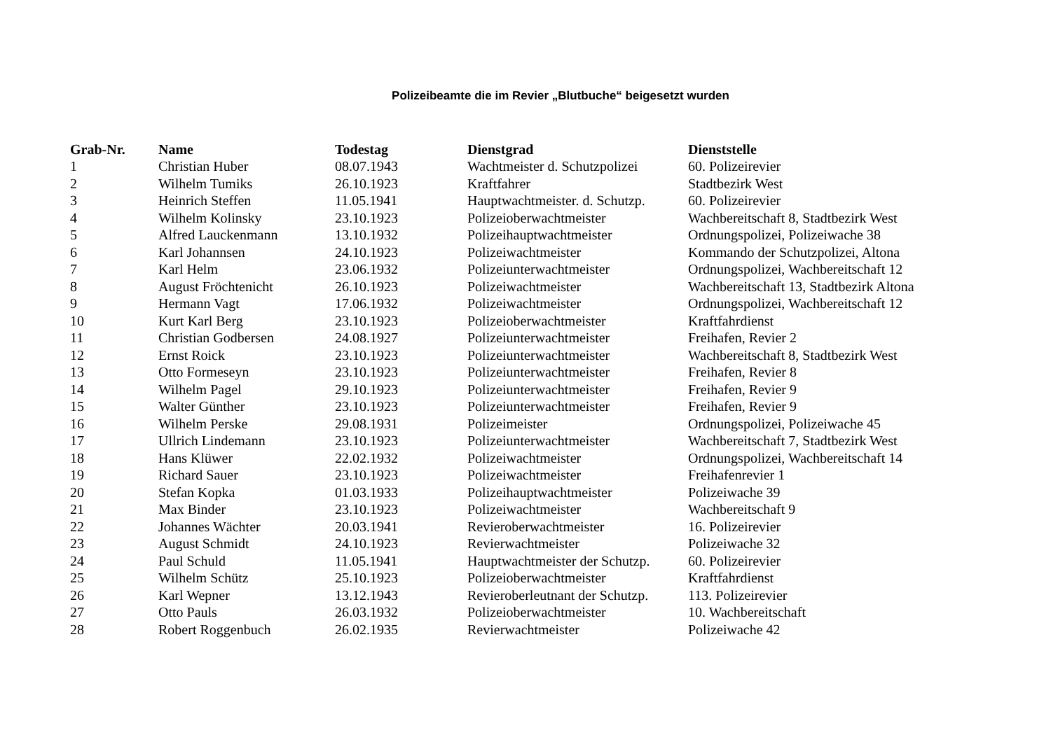Polizeibeamte die im Revier „Blutbuche“ beigesetzt wurden
| Grab-Nr. | Name | Todestag | Dienstgrad | Dienststelle |
| --- | --- | --- | --- | --- |
| 1 | Christian Huber | 08.07.1943 | Wachtmeister d. Schutzpolizei | 60. Polizeirevier |
| 2 | Wilhelm Tumiks | 26.10.1923 | Kraftfahrer | Stadtbezirk West |
| 3 | Heinrich Steffen | 11.05.1941 | Hauptwachtmeister. d. Schutzp. | 60. Polizeirevier |
| 4 | Wilhelm Kolinsky | 23.10.1923 | Polizeioberwachtmeister | Wachbereitschaft 8, Stadtbezirk West |
| 5 | Alfred Lauckenmann | 13.10.1932 | Polizeihauptwachtmeister | Ordnungspolizei, Polizeiwache 38 |
| 6 | Karl Johannsen | 24.10.1923 | Polizeiwachtmeister | Kommando der Schutzpolizei, Altona |
| 7 | Karl Helm | 23.06.1932 | Polizeiunterwachtmeister | Ordnungspolizei, Wachbereitschaft 12 |
| 8 | August Fröchtenicht | 26.10.1923 | Polizeiwachtmeister | Wachbereitschaft 13, Stadtbezirk Altona |
| 9 | Hermann Vagt | 17.06.1932 | Polizeiwachtmeister | Ordnungspolizei, Wachbereitschaft 12 |
| 10 | Kurt Karl Berg | 23.10.1923 | Polizeioberwachtmeister | Kraftfahrdienst |
| 11 | Christian Godbersen | 24.08.1927 | Polizeiunterwachtmeister | Freihafen, Revier 2 |
| 12 | Ernst Roick | 23.10.1923 | Polizeiunterwachtmeister | Wachbereitschaft 8, Stadtbezirk West |
| 13 | Otto Formeseyn | 23.10.1923 | Polizeiunterwachtmeister | Freihafen, Revier 8 |
| 14 | Wilhelm Pagel | 29.10.1923 | Polizeiunterwachtmeister | Freihafen, Revier 9 |
| 15 | Walter Günther | 23.10.1923 | Polizeiunterwachtmeister | Freihafen, Revier 9 |
| 16 | Wilhelm Perske | 29.08.1931 | Polizeimeister | Ordnungspolizei, Polizeiwache 45 |
| 17 | Ullrich Lindemann | 23.10.1923 | Polizeiunterwachtmeister | Wachbereitschaft 7, Stadtbezirk West |
| 18 | Hans Klüwer | 22.02.1932 | Polizeiwachtmeister | Ordnungspolizei, Wachbereitschaft 14 |
| 19 | Richard Sauer | 23.10.1923 | Polizeiwachtmeister | Freihafenrevier 1 |
| 20 | Stefan Kopka | 01.03.1933 | Polizeihauptwachtmeister | Polizeiwache 39 |
| 21 | Max Binder | 23.10.1923 | Polizeiwachtmeister | Wachbereitschaft 9 |
| 22 | Johannes Wächter | 20.03.1941 | Revieroberwachtmeister | 16. Polizeirevier |
| 23 | August Schmidt | 24.10.1923 | Revierwachtmeister | Polizeiwache 32 |
| 24 | Paul Schuld | 11.05.1941 | Hauptwachtmeister der Schutzp. | 60. Polizeirevier |
| 25 | Wilhelm Schütz | 25.10.1923 | Polizeioberwachtmeister | Kraftfahrdienst |
| 26 | Karl Wepner | 13.12.1943 | Revieroberleutnant der Schutzp. | 113. Polizeirevier |
| 27 | Otto Pauls | 26.03.1932 | Polizeioberwachtmeister | 10. Wachbereitschaft |
| 28 | Robert Roggenbuch | 26.02.1935 | Revierwachtmeister | Polizeiwache 42 |